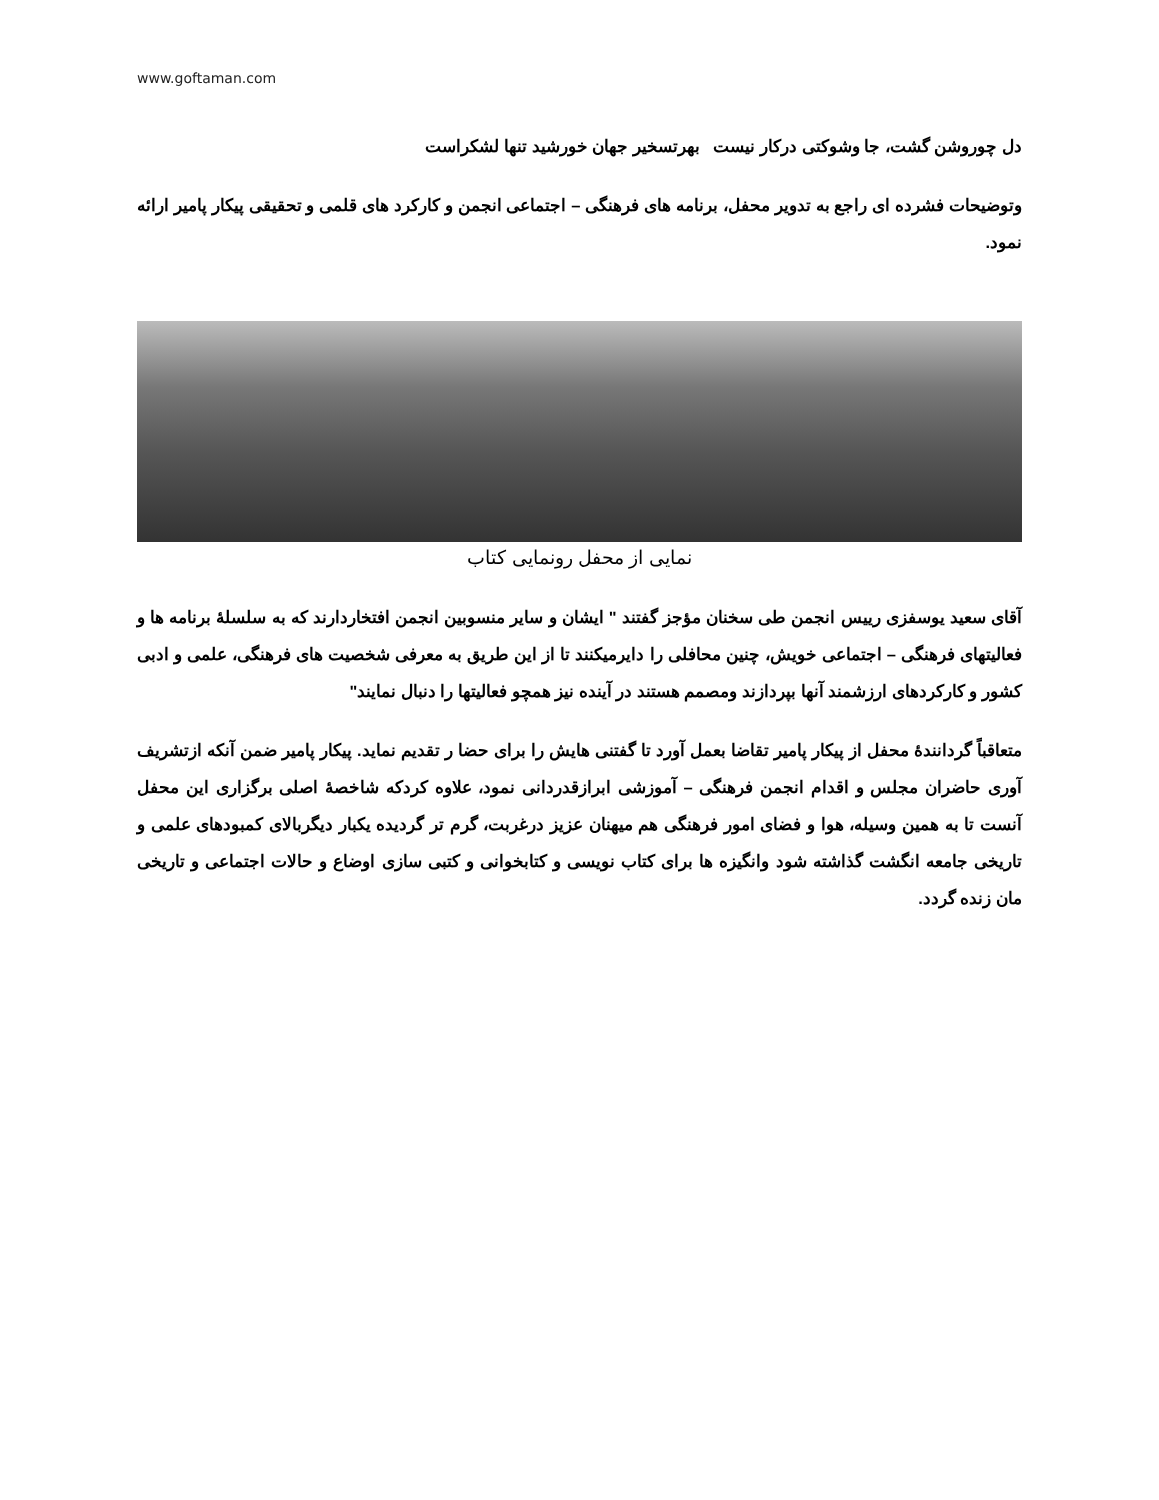www.goftaman.com
دل چوروشن گشت، جا وشوکتی درکار نیست بهرتسخیر جهان خورشید تنها لشکراست
وتوضیحات فشرده ای راجع به تدویر محفل، برنامه های فرهنگی – اجتماعی انجمن و کارکرد های قلمی و تحقیقی پیکار پامیر ارائه نمود.
نمایی از محفل رونمایی کتاب
آقای سعید یوسفزی رییس انجمن طی سخنان مؤجز گفتند " ایشان و سایر منسوبین انجمن افتخاردارند که به سلسلهٔ برنامه ها و فعالیتهای فرهنگی – اجتماعی خویش، چنین محافلی را دایرمیکنند تا از این طریق به معرفی شخصیت های فرهنگی، علمی و ادبی کشور و کارکردهای ارزشمند آنها بپردازند ومصمم هستند در آینده نیز همچو فعالیتها را دنبال نمایند"
متعاقباً گردانندهٔ محفل از پیکار پامیر تقاضا بعمل آورد تا گفتنی هایش را برای حضا ر تقدیم نماید. پیکار پامیر ضمن آنکه ازتشریف آوری حاضران مجلس و اقدام انجمن فرهنگی – آموزشی ابرازقدردانی نمود، علاوه کردکه شاخصهٔ اصلی برگزاری این محفل آنست تا به همین وسیله، هوا و فضای امور فرهنگی هم میهنان عزیز درغربت، گرم تر گردیده یکبار دیگربالای کمبودهای علمی و تاریخی جامعه انگشت گذاشته شود وانگیزه ها برای کتاب نویسی و کتابخوانی و کتبی سازی اوضاع و حالات اجتماعی و تاریخی مان زنده گردد.